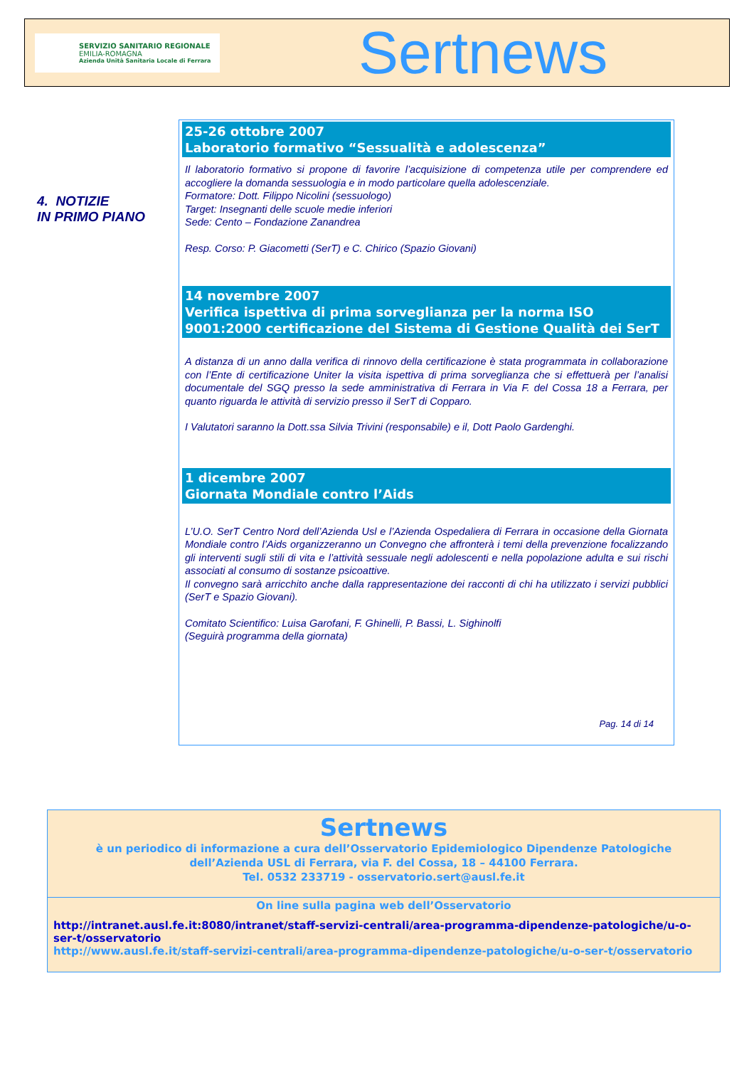SERVIZIO SANITARIO REGIONALE
EMILIA-ROMAGNA
Azienda Unità Sanitaria Locale di Ferrara
Sertnews
4. NOTIZIE
IN PRIMO PIANO
25-26 ottobre 2007
Laboratorio formativo “Sessualità e adolescenza”
Il laboratorio formativo si propone di favorire l’acquisizione di competenza utile per comprendere ed accogliere la domanda sessuologia e in modo particolare quella adolescenziale.
Formatore: Dott. Filippo Nicolini (sessuologo)
Target: Insegnanti delle scuole medie inferiori
Sede: Cento – Fondazione Zanandrea
Resp. Corso: P. Giacometti (SerT) e C. Chirico (Spazio Giovani)
14 novembre 2007
Verifica ispettiva di prima sorveglianza per la norma ISO 9001:2000 certificazione del Sistema di Gestione Qualità dei SerT
A distanza di un anno dalla verifica di rinnovo della certificazione è stata programmata in collaborazione con l’Ente di certificazione Uniter la visita ispettiva di prima sorveglianza che si effettuerà per l’analisi documentale del SGQ presso la sede amministrativa di Ferrara in Via F. del Cossa 18 a Ferrara, per quanto riguarda le attività di servizio presso il SerT di Copparo.
I Valutatori saranno la Dott.ssa Silvia Trivini (responsabile) e il, Dott Paolo Gardenghi.
1 dicembre 2007
Giornata Mondiale contro l’Aids
L’U.O. SerT Centro Nord dell’Azienda Usl e l’Azienda Ospedaliera di Ferrara in occasione della Giornata Mondiale contro l’Aids organizzeranno un Convegno che affronterà i temi della prevenzione focalizzando gli interventi sugli stili di vita e l’attività sessuale negli adolescenti e nella popolazione adulta e sui rischi associati al consumo di sostanze psicoattive.
Il convegno sarà arricchito anche dalla rappresentazione dei racconti di chi ha utilizzato i servizi pubblici (SerT e Spazio Giovani).
Comitato Scientifico: Luisa Garofani, F. Ghinelli, P. Bassi, L. Sighinolfi
(Seguirà programma della giornata)
Pag. 14 di 14
Sertnews
è un periodico di informazione a cura dell’Osservatorio Epidemiologico Dipendenze Patologiche
dell’Azienda USL di Ferrara, via F. del Cossa, 18 – 44100 Ferrara.
Tel. 0532 233719 - osservatorio.sert@ausl.fe.it
On line sulla pagina web dell’Osservatorio
http://intranet.ausl.fe.it:8080/intranet/staff-servizi-centrali/area-programma-dipendenze-patologiche/u-o-ser-t/osservatorio
http://www.ausl.fe.it/staff-servizi-centrali/area-programma-dipendenze-patologiche/u-o-ser-t/osservatorio